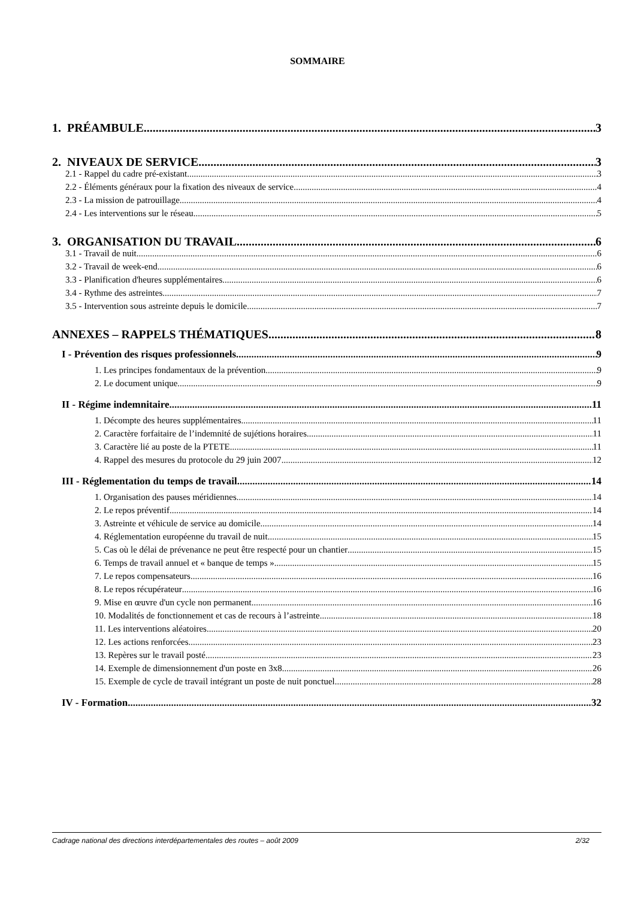SOMMAIRE
1. PRÉAMBULE 3
2. NIVEAUX DE SERVICE 3
2.1 - Rappel du cadre pré-existant 3
2.2 - Éléments généraux pour la fixation des niveaux de service 4
2.3 - La mission de patrouillage 4
2.4 - Les interventions sur le réseau 5
3. ORGANISATION DU TRAVAIL 6
3.1 - Travail de nuit 6
3.2 - Travail de week-end 6
3.3 - Planification d'heures supplémentaires 6
3.4 - Rythme des astreintes 7
3.5 - Intervention sous astreinte depuis le domicile 7
ANNEXES – RAPPELS THÉMATIQUES 8
I - Prévention des risques professionnels 9
1. Les principes fondamentaux de la prévention 9
2. Le document unique 9
II - Régime indemnitaire 11
1. Décompte des heures supplémentaires 11
2. Caractère forfaitaire de l’indemnité de sujétions horaires 11
3. Caractère lié au poste de la PTETE 11
4. Rappel des mesures du protocole du 29 juin 2007 12
III - Réglementation du temps de travail 14
1. Organisation des pauses méridiennes 14
2. Le repos préventif 14
3. Astreinte et véhicule de service au domicile 14
4. Réglementation européenne du travail de nuit 15
5. Cas où le délai de prévenance ne peut être respecté pour un chantier 15
6. Temps de travail annuel et « banque de temps » 15
7. Le repos compensateurs 16
8. Le repos récupérateur 16
9. Mise en œuvre d'un cycle non permanent 16
10. Modalités de fonctionnement et cas de recours à l’astreinte 18
11. Les interventions aléatoires 20
12. Les actions renforcées 23
13. Repères sur le travail posté 23
14. Exemple de dimensionnement d'un poste en 3x8 26
15. Exemple de cycle de travail intégrant un poste de nuit ponctuel 28
IV - Formation 32
Cadrage national des directions interdépartementales des routes – août 2009 2/32